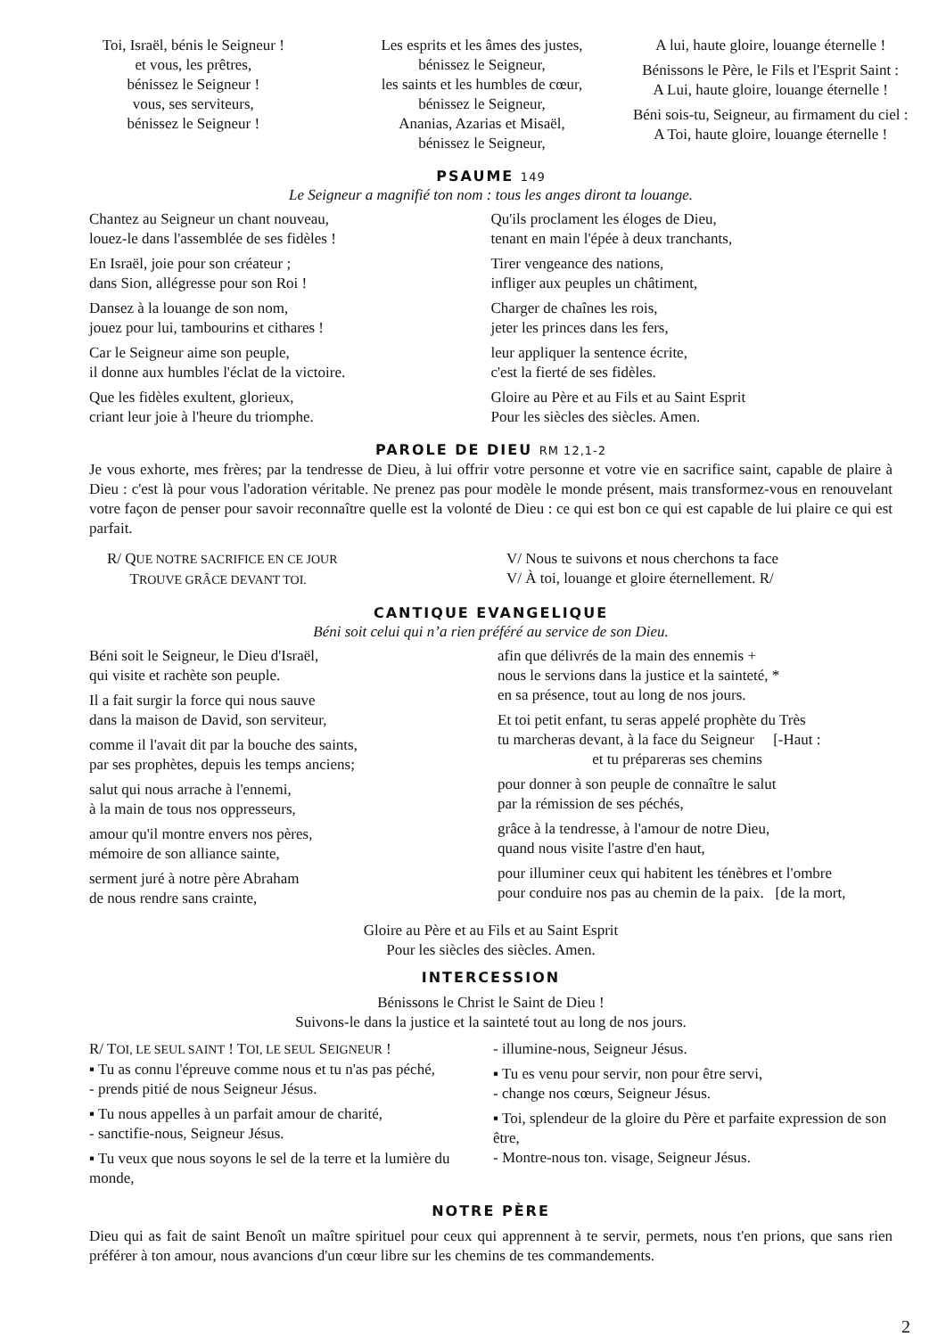Toi, Israël, bénis le Seigneur !
et vous, les prêtres,
bénissez le Seigneur !
vous, ses serviteurs,
bénissez le Seigneur !
Les esprits et les âmes des justes,
bénissez le Seigneur,
les saints et les humbles de cœur,
bénissez le Seigneur,
Ananias, Azarias et Misaël,
bénissez le Seigneur,
A lui, haute gloire, louange éternelle !
Bénissons le Père, le Fils et l'Esprit Saint :
A Lui, haute gloire, louange éternelle !
Béni sois-tu, Seigneur, au firmament du ciel :
A Toi, haute gloire, louange éternelle !
PSAUME 149
Le Seigneur a magnifié ton nom : tous les anges diront ta louange.
Chantez au Seigneur un chant nouveau,
louez-le dans l'assemblée de ses fidèles !
En Israël, joie pour son créateur ;
dans Sion, allégresse pour son Roi !
Dansez à la louange de son nom,
jouez pour lui, tambourins et cithares !
Car le Seigneur aime son peuple,
il donne aux humbles l'éclat de la victoire.
Que les fidèles exultent, glorieux,
criant leur joie à l'heure du triomphe.
Qu'ils proclament les éloges de Dieu,
tenant en main l'épée à deux tranchants,
Tirer vengeance des nations,
infliger aux peuples un châtiment,
Charger de chaînes les rois,
jeter les princes dans les fers,
leur appliquer la sentence écrite,
c'est la fierté de ses fidèles.
Gloire au Père et au Fils et au Saint Esprit
Pour les siècles des siècles. Amen.
PAROLE DE DIEU RM 12,1-2
Je vous exhorte, mes frères; par la tendresse de Dieu, à lui offrir votre personne et votre vie en sacrifice saint, capable de plaire à Dieu : c'est là pour vous l'adoration véritable. Ne prenez pas pour modèle le monde présent, mais transformez-vous en renouvelant votre façon de penser pour savoir reconnaître quelle est la volonté de Dieu : ce qui est bon ce qui est capable de lui plaire ce qui est parfait.
R/ QUE NOTRE SACRIFICE EN CE JOUR
TROUVE GRÂCE DEVANT TOI.
V/ Nous te suivons et nous cherchons ta face
V/ À toi, louange et gloire éternellement. R/
CANTIQUE EVANGELIQUE
Béni soit celui qui n’a rien préféré au service de son Dieu.
Béni soit le Seigneur, le Dieu d'Israël,
qui visite et rachète son peuple.
Il a fait surgir la force qui nous sauve
dans la maison de David, son serviteur,
comme il l'avait dit par la bouche des saints,
par ses prophètes, depuis les temps anciens;
salut qui nous arrache à l'ennemi,
à la main de tous nos oppresseurs,
amour qu'il montre envers nos pères,
mémoire de son alliance sainte,
serment juré à notre père Abraham
de nous rendre sans crainte,
afin que délivrés de la main des ennemis +
nous le servions dans la justice et la sainteté, *
en sa présence, tout au long de nos jours.
Et toi petit enfant, tu seras appelé prophète du Très
tu marcheras devant, à la face du Seigneur [-Haut :
et tu prépareras ses chemins
pour donner à son peuple de connaître le salut
par la rémission de ses péchés,
grâce à la tendresse, à l'amour de notre Dieu,
quand nous visite l'astre d'en haut,
pour illuminer ceux qui habitent les ténèbres et l'ombre
pour conduire nos pas au chemin de la paix. [de la mort,
Gloire au Père et au Fils et au Saint Esprit
Pour les siècles des siècles. Amen.
INTERCESSION
Bénissons le Christ le Saint de Dieu !
Suivons-le dans la justice et la sainteté tout au long de nos jours.
R/ TOI, LE SEUL SAINT ! TOI, LE SEUL SEIGNEUR !
▪ Tu as connu l'épreuve comme nous et tu n'as pas péché,
- prends pitié de nous Seigneur Jésus.
▪ Tu nous appelles à un parfait amour de charité,
- sanctifie-nous, Seigneur Jésus.
▪ Tu veux que nous soyons le sel de la terre et la lumière du monde,
- illumine-nous, Seigneur Jésus.
▪ Tu es venu pour servir, non pour être servi,
- change nos cœurs, Seigneur Jésus.
▪ Toi, splendeur de la gloire du Père et parfaite expression de son être,
- Montre-nous ton. visage, Seigneur Jésus.
NOTRE PÈRE
Dieu qui as fait de saint Benoît un maître spirituel pour ceux qui apprennent à te servir, permets, nous t'en prions, que sans rien préférer à ton amour, nous avancions d'un cœur libre sur les chemins de tes commandements.
2